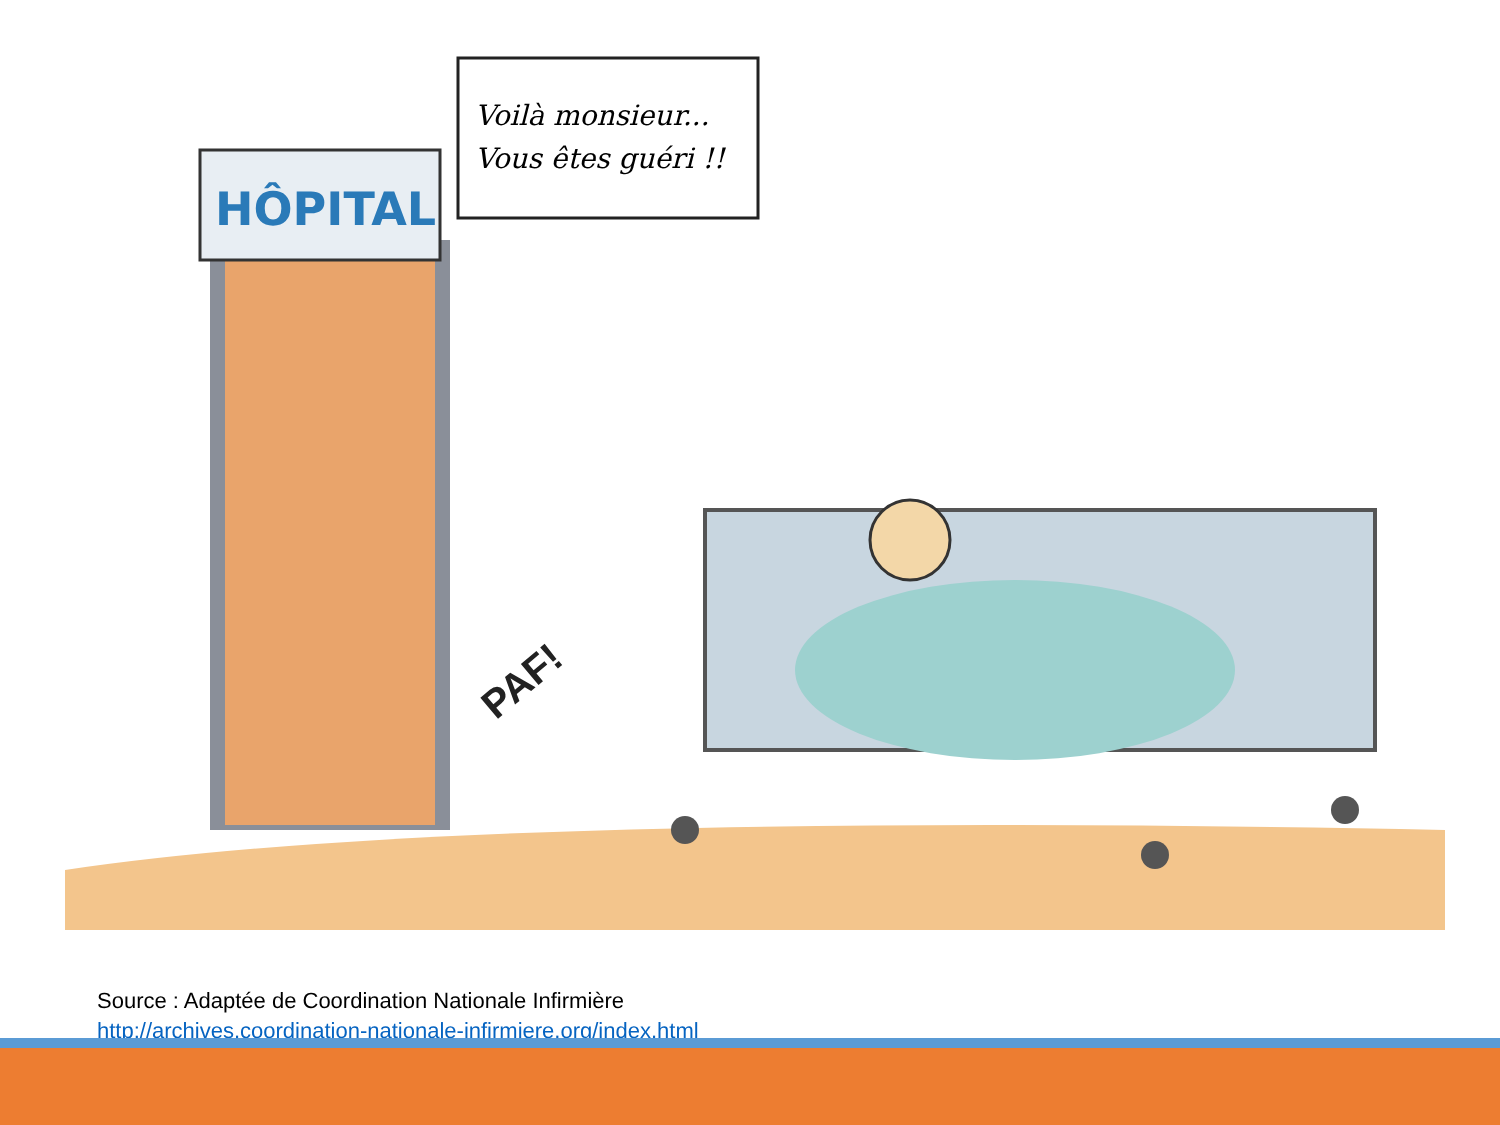HÔPITAL
Voilà monsieur...
Vous êtes guéri !!
PAF!
Source : Adaptée de Coordination Nationale Infirmière
http://archives.coordination-nationale-infirmiere.org/index.html